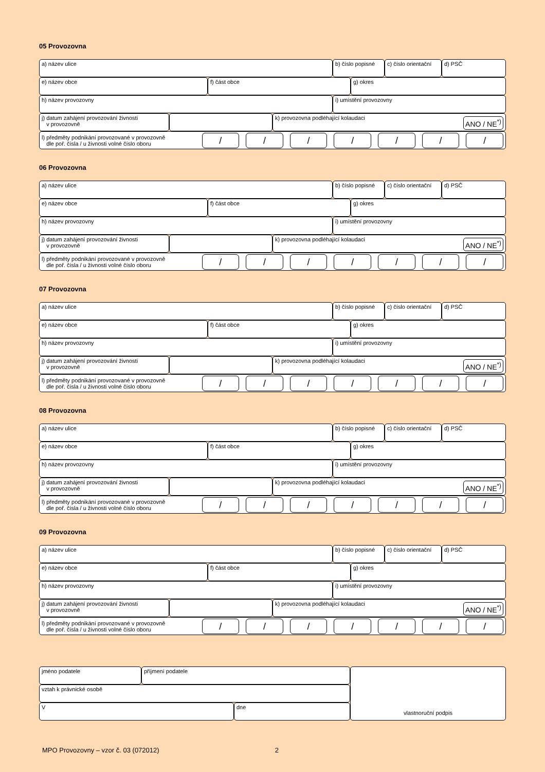05 Provozovna
a) název ulice b) číslo popisné
c) číslo orientační
d) PSČ
e) název obce f) část obce g) okres
h) název provozovny i) umístění provozovny
j) datum zahájení provozování živnosti
v provozovně
k) provozovna podléhající kolaudaci ANO / NE<sup>*)</sup>
l) předměty podnikání provozované v provozovně
dle poř. čísla / u živnosti volné číslo oboru
/ / / / / / /
06 Provozovna
a) název ulice b) číslo popisné
c) číslo orientační
d) PSČ
e) název obce f) část obce g) okres
h) název provozovny i) umístění provozovny
j) datum zahájení provozování živnosti
v provozovně
k) provozovna podléhající kolaudaci ANO / NE<sup>*)</sup>
l) předměty podnikání provozované v provozovně
dle poř. čísla / u živnosti volné číslo oboru
/ / / / / / /
07 Provozovna
a) název ulice b) číslo popisné
c) číslo orientační
d) PSČ
e) název obce f) část obce g) okres
h) název provozovny i) umístění provozovny
j) datum zahájení provozování živnosti
v provozovně
k) provozovna podléhající kolaudaci ANO / NE<sup>*)</sup>
l) předměty podnikání provozované v provozovně
dle poř. čísla / u živnosti volné číslo oboru
/ / / / / / /
08 Provozovna
a) název ulice b) číslo popisné
c) číslo orientační
d) PSČ
e) název obce f) část obce g) okres
h) název provozovny i) umístění provozovny
j) datum zahájení provozování živnosti
v provozovně
k) provozovna podléhající kolaudaci ANO / NE<sup>*)</sup>
l) předměty podnikání provozované v provozovně
dle poř. čísla / u živnosti volné číslo oboru
/ / / / / / /
09 Provozovna
a) název ulice b) číslo popisné
c) číslo orientační
d) PSČ
e) název obce f) část obce g) okres
h) název provozovny i) umístění provozovny
j) datum zahájení provozování živnosti
v provozovně
k) provozovna podléhající kolaudaci ANO / NE<sup>*)</sup>
l) předměty podnikání provozované v provozovně
dle poř. čísla / u živnosti volné číslo oboru
/ / / / / / /
jméno podatele příjmení podatele
vztah k právnické osobě
V dne
vlastnoruční podpis
MPO Provozovny – vzor č. 03 (072012) 2